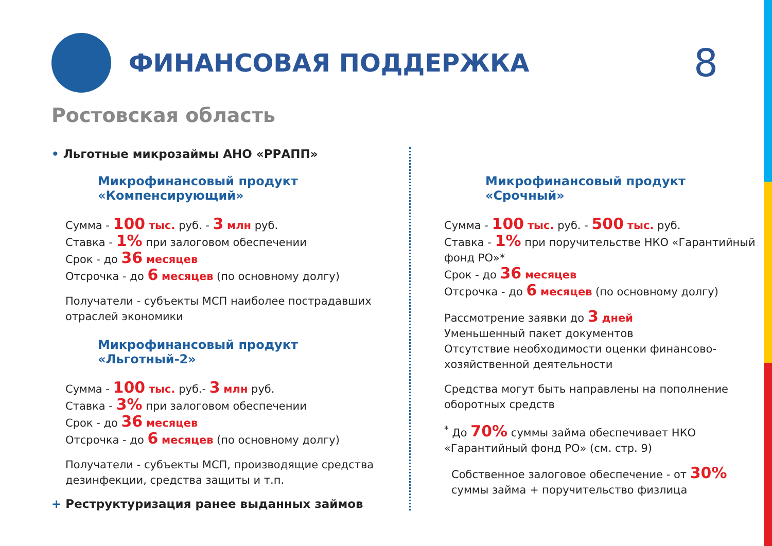ФИНАНСОВАЯ ПОДДЕРЖКА
8
Ростовская область
• Льготные микрозаймы АНО «РРАПП»
Микрофинансовый продукт
«Компенсирующий»
Сумма - 100 тыс. руб. - 3 млн руб.
Ставка - 1% при залоговом обеспечении
Срок - до 36 месяцев
Отсрочка - до 6 месяцев (по основному долгу)
Получатели - субъекты МСП наиболее пострадавших отраслей экономики
Микрофинансовый продукт
«Льготный-2»
Сумма - 100 тыс. руб.- 3 млн руб.
Ставка - 3% при залоговом обеспечении
Срок - до 36 месяцев
Отсрочка - до 6 месяцев (по основному долгу)
Получатели - субъекты МСП, производящие средства дезинфекции, средства защиты и т.п.
+ Реструктуризация ранее выданных займов
Микрофинансовый продукт
«Срочный»
Сумма - 100 тыс. руб. - 500 тыс. руб.
Ставка - 1% при поручительстве НКО «Гарантийный фонд РО»*
Срок - до 36 месяцев
Отсрочка - до 6 месяцев (по основному долгу)
Рассмотрение заявки до 3 дней
Уменьшенный пакет документов
Отсутствие необходимости оценки финансово-хозяйственной деятельности
Средства могут быть направлены на пополнение оборотных средств
<sup>*</sup> До 70% суммы займа обеспечивает НКО «Гарантийный фонд РО» (см. стр. 9)
Собственное залоговое обеспечение - от 30% суммы займа + поручительство физлица